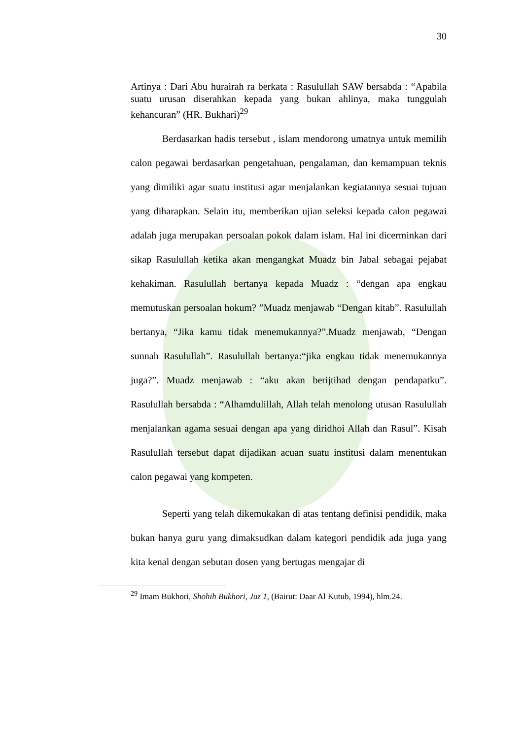30
Artinya : Dari Abu hurairah ra berkata : Rasulullah SAW bersabda : “Apabila suatu urusan diserahkan kepada yang bukan ahlinya, maka tunggulah kehancuran” (HR. Bukhari)<sup>29</sup>
Berdasarkan hadis tersebut , islam mendorong umatnya untuk memilih calon pegawai berdasarkan pengetahuan, pengalaman, dan kemampuan teknis yang dimiliki agar suatu institusi agar menjalankan kegiatannya sesuai tujuan yang diharapkan. Selain itu, memberikan ujian seleksi kepada calon pegawai adalah juga merupakan persoalan pokok dalam islam. Hal ini dicerminkan dari sikap Rasulullah ketika akan mengangkat Muadz bin Jabal sebagai pejabat kehakiman. Rasulullah bertanya kepada Muadz : “dengan apa engkau memutuskan persoalan hokum? ”Muadz menjawab “Dengan kitab”. Rasulullah bertanya, “Jika kamu tidak menemukannya?”.Muadz menjawab, “Dengan sunnah Rasulullah”. Rasulullah bertanya:“jika engkau tidak menemukannya juga?”. Muadz menjawab : “aku akan berijtihad dengan pendapatku”. Rasulullah bersabda : “Alhamdulillah, Allah telah menolong utusan Rasulullah menjalankan agama sesuai dengan apa yang diridhoi Allah dan Rasul”. Kisah Rasulullah tersebut dapat dijadikan acuan suatu institusi dalam menentukan calon pegawai yang kompeten.
Seperti yang telah dikemukakan di atas tentang definisi pendidik, maka bukan hanya guru yang dimaksudkan dalam kategori pendidik ada juga yang kita kenal dengan sebutan dosen yang bertugas mengajar di
<sup>29</sup> Imam Bukhori, Shohih Bukhori, Juz 1, (Bairut: Daar Al Kutub, 1994), hlm.24.